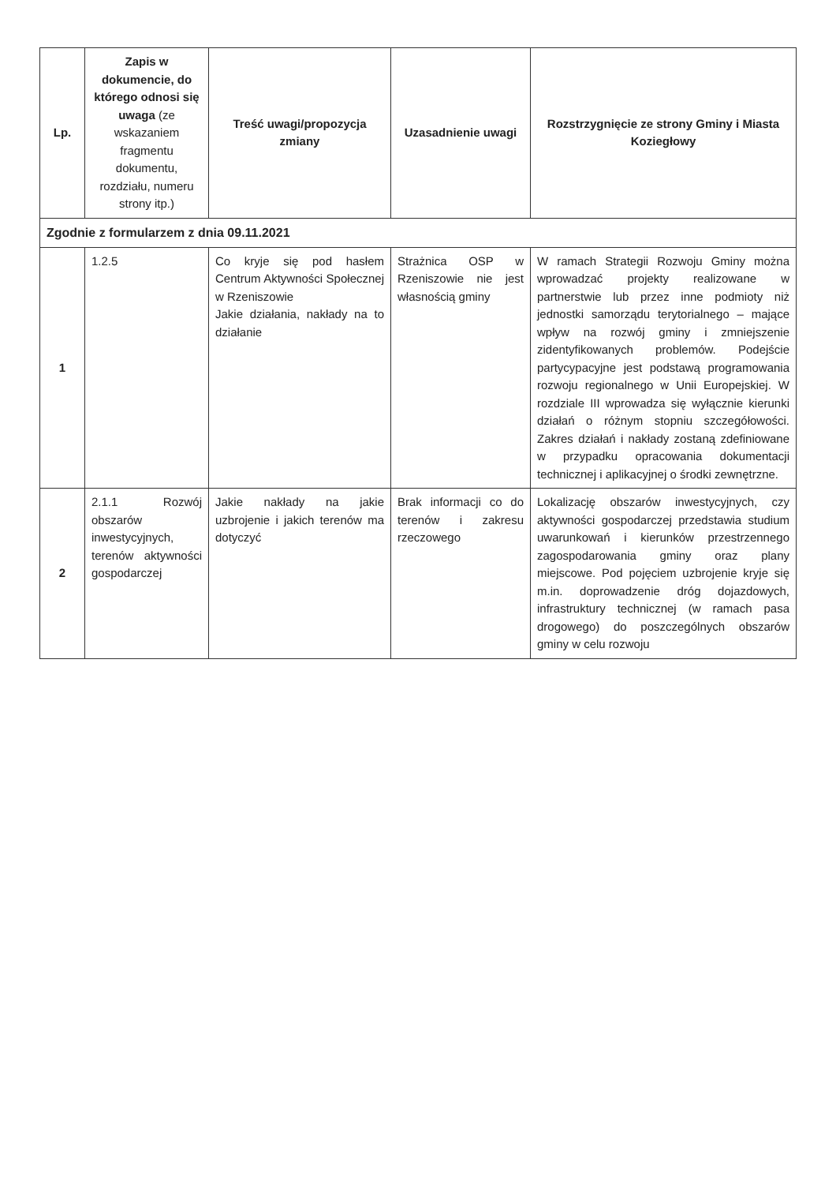| Lp. | Zapis w dokumencie, do którego odnosi się uwaga (ze wskazaniem fragmentu dokumentu, rozdziału, numeru strony itp.) | Treść uwagi/propozycja zmiany | Uzasadnienie uwagi | Rozstrzygnięcie ze strony Gminy i Miasta Koziegłowy |
| --- | --- | --- | --- | --- |
| Zgodnie z formularzem z dnia 09.11.2021 | | | | |
| 1 | 1.2.5 | Co kryje się pod hasłem Centrum Aktywności Społecznej w Rzeniszowie Jakie działania, nakłady na to działanie | Strażnica OSP w Rzeniszowie nie jest własnością gminy | W ramach Strategii Rozwoju Gminy można wprowadzać projekty realizowane w partnerstwie lub przez inne podmioty niż jednostki samorządu terytorialnego – mające wpływ na rozwój gminy i zmniejszenie zidentyfikowanych problemów. Podejście partycypacyjne jest podstawą programowania rozwoju regionalnego w Unii Europejskiej. W rozdziale III wprowadza się wyłącznie kierunki działań o różnym stopniu szczegółowości. Zakres działań i nakłady zostaną zdefiniowane w przypadku opracowania dokumentacji technicznej i aplikacyjnej o środki zewnętrzne. |
| 2 | 2.1.1 Rozwój obszarów inwestycyjnych, terenów aktywności gospodarczej | Jakie nakłady na jakie uzbrojenie i jakich terenów ma dotyczyć | Brak informacji co do terenów i zakresu rzeczowego | Lokalizację obszarów inwestycyjnych, czy aktywności gospodarczej przedstawia studium uwarunkowań i kierunków przestrzennego zagospodarowania gminy oraz plany miejscowe. Pod pojęciem uzbrojenie kryje się m.in. doprowadzenie dróg dojazdowych, infrastruktury technicznej (w ramach pasa drogowego) do poszczególnych obszarów gminy w celu rozwoju |